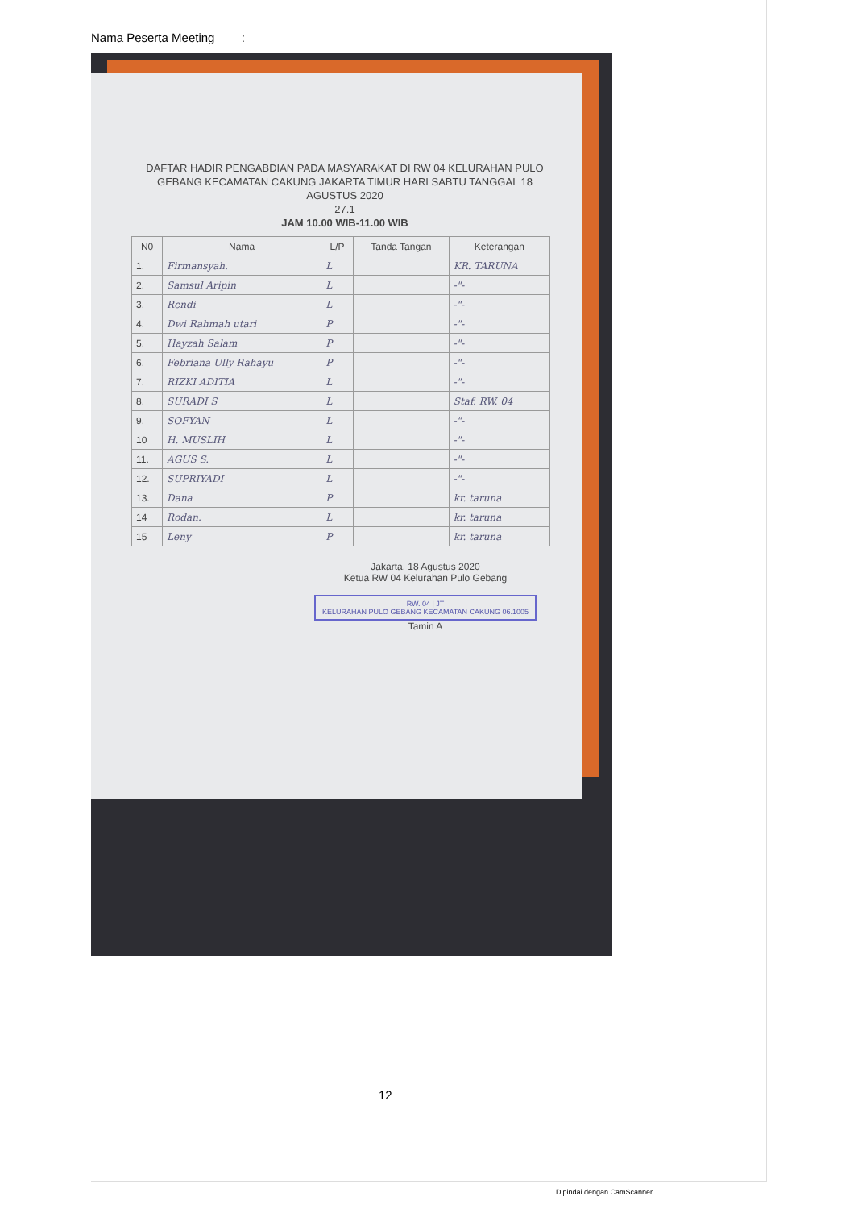Nama Peserta Meeting :
DAFTAR HADIR PENGABDIAN PADA MASYARAKAT DI RW 04 KELURAHAN PULO GEBANG KECAMATAN CAKUNG JAKARTA TIMUR HARI SABTU TANGGAL 18 AGUSTUS 2020
27.1
JAM 10.00 WIB-11.00 WIB
| N0 | Nama | L/P | Tanda Tangan | Keterangan |
| --- | --- | --- | --- | --- |
| 1. | Firmansyah. | L | | KR. TARUNA |
| 2. | Samsul Aripin | L | | -"- |
| 3. | Rendi | L | | -"- |
| 4. | Dwi Rahmah utari | P | | -"- |
| 5. | Hayzah Salam | P | | -"- |
| 6. | Febriana Ully Rahayu | P | | -"- |
| 7. | RIZKI ADITIA | L | | -"- |
| 8. | SURADI S | L | | Staf. RW. 04 |
| 9. | SOFYAN | L | | -"- |
| 10 | H. MUSLIH | L | | -"- |
| 11. | AGUS S. | L | | -"- |
| 12. | SUPRIYADI | L | | -"- |
| 13. | Dana | P | | kr. taruna |
| 14 | Rodan. | L | | kr. taruna |
| 15 | Leny | P | | kr. taruna |
Jakarta, 18 Agustus 2020
Ketua RW 04 Kelurahan Pulo Gebang
RW. 04 | JT
KELURAHAN PULO GEBANG KECAMATAN CAKUNG 06.1005
Tamin A
12
Dipindai dengan CamScanner